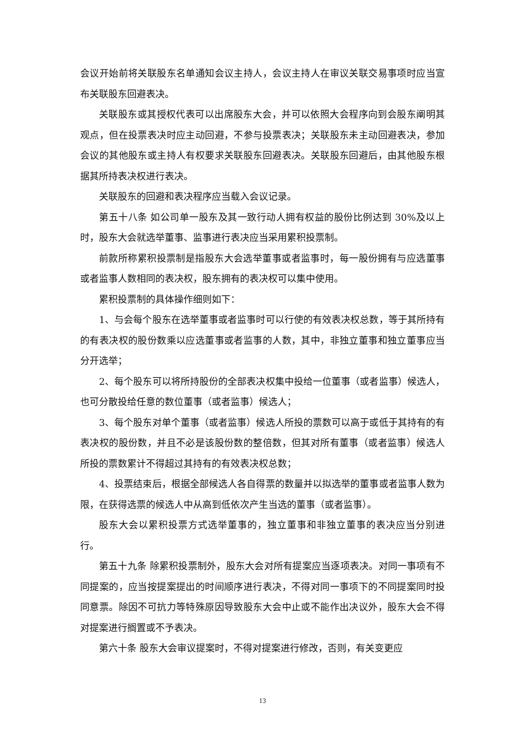会议开始前将关联股东名单通知会议主持人，会议主持人在审议关联交易事项时应当宣布关联股东回避表决。
关联股东或其授权代表可以出席股东大会，并可以依照大会程序向到会股东阐明其观点，但在投票表决时应主动回避，不参与投票表决；关联股东未主动回避表决，参加会议的其他股东或主持人有权要求关联股东回避表决。关联股东回避后，由其他股东根据其所持表决权进行表决。
关联股东的回避和表决程序应当载入会议记录。
第五十八条 如公司单一股东及其一致行动人拥有权益的股份比例达到 30%及以上时，股东大会就选举董事、监事进行表决应当采用累积投票制。
前款所称累积投票制是指股东大会选举董事或者监事时，每一股份拥有与应选董事或者监事人数相同的表决权，股东拥有的表决权可以集中使用。
累积投票制的具体操作细则如下：
1、与会每个股东在选举董事或者监事时可以行使的有效表决权总数，等于其所持有的有表决权的股份数乘以应选董事或者监事的人数，其中，非独立董事和独立董事应当分开选举；
2、每个股东可以将所持股份的全部表决权集中投给一位董事（或者监事）候选人，也可分散投给任意的数位董事（或者监事）候选人；
3、每个股东对单个董事（或者监事）候选人所投的票数可以高于或低于其持有的有表决权的股份数，并且不必是该股份数的整倍数，但其对所有董事（或者监事）候选人所投的票数累计不得超过其持有的有效表决权总数；
4、投票结束后，根据全部候选人各自得票的数量并以拟选举的董事或者监事人数为限，在获得选票的候选人中从高到低依次产生当选的董事（或者监事）。
股东大会以累积投票方式选举董事的，独立董事和非独立董事的表决应当分别进行。
第五十九条 除累积投票制外，股东大会对所有提案应当逐项表决。对同一事项有不同提案的，应当按提案提出的时间顺序进行表决，不得对同一事项下的不同提案同时投同意票。除因不可抗力等特殊原因导致股东大会中止或不能作出决议外，股东大会不得对提案进行搁置或不予表决。
第六十条 股东大会审议提案时，不得对提案进行修改，否则，有关变更应
13